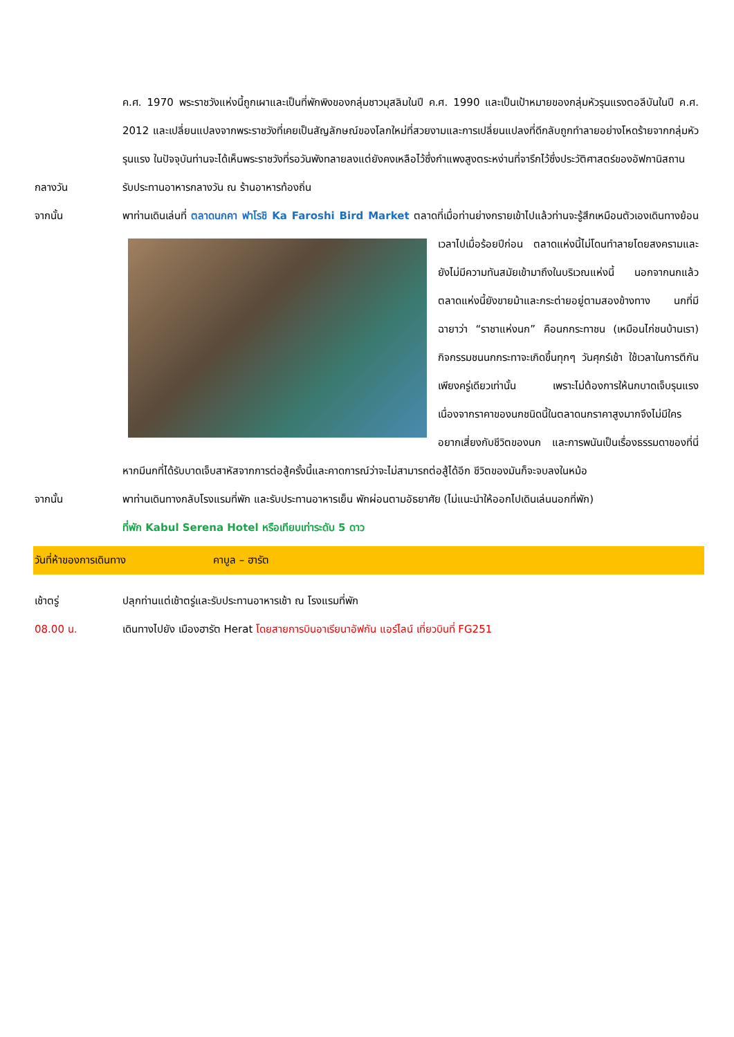ค.ศ. 1970 พระราชวังแห่งนี้ถูกเผาและเป็นที่พักพิงของกลุ่มชาวมุสลิมในปี ค.ศ. 1990 และเป็นเป้าหมายของกลุ่มหัวรุนแรงตอลีบันในปี ค.ศ. 2012 และเปลี่ยนแปลงจากพระราชวังที่เคยเป็นสัญลักษณ์ของโลกใหม่ที่สวยงามและการเปลี่ยนแปลงที่ดีกลับถูกทำลายอย่างโหดร้ายจากกลุ่มหัวรุนแรง ในปัจจุบันท่านจะได้เห็นพระราชวังที่รอวันพังทลายลงแต่ยังคงเหลือไว้ซึ่งกำแพงสูงตระหง่านที่จารึกไว้ซึ่งประวัติศาสตร์ของอัฟกานิสถาน
กลางวัน รับประทานอาหารกลางวัน ณ ร้านอาหารท้องถิ่น
จากนั้น พาท่านเดินเล่นที่ ตลาดนกคา ฟาโรชิ Ka Faroshi Bird Market ตลาดที่เมื่อท่านย่างกรายเข้าไปแล้วท่าน
จะรู้สึกเหมือนตัวเองเดินทางย้อนเวลาไปเมื่อร้อยปีก่อน ตลาดแห่งนี้ไม่โดนทำลายโดยสงครามและยังไม่มีความทันสมัยเข้ามาถึงในบริเวณแห่งนี้ นอกจากนกแล้ว ตลาดแห่งนี้ยังขายม้าและกระต่ายอยู่ตามสองข้างทาง นกที่มีฉายาว่า “ราชาแห่งนก” คือนกกระทาชน (เหมือนไก่ชนบ้านเรา) กิจกรรมชนนกกระทาจะเกิดขึ้นทุกๆ วันศุกร์เช้า ใช้เวลาในการตีกันเพียงครู่เดียวเท่านั้น เพราะไม่ต้องการให้นกบาดเจ็บรุนแรงเนื่องจากราคาของนกชนิดนี้ในตลาดนกราคาสูงมากจึงไม่มีใครอยากเสี่ยงกับชีวิตของนก และการพนันเป็นเรื่องธรรมดาของที่นี่หากมีนกที่ได้รับบาดเจ็บสาหัสจากการต่อสู้ครั้งนี้และคาดการณ์ว่าจะไม่สามารถต่อสู้ได้อีก ชีวิตของมันก็จะจบลงในหม้อ
จากนั้น พาท่านเดินทางกลับโรงแรมที่พัก และรับประทานอาหารเย็น พักผ่อนตามอัธยาศัย (ไม่แนะนำให้ออกไปเดินเล่นนอกที่พัก)
ที่พัก Kabul Serena Hotel หรือเทียบเท่าระดับ 5 ดาว
วันที่ห้าของการเดินทาง คาบูล – ฮารัต
เช้าตรู่ ปลุกท่านแต่เช้าตรู่และรับประทานอาหารเช้า ณ โรงแรมที่พัก
08.00 น. เดินทางไปยัง เมืองฮารัต Herat โดยสายการบินอาเรียนาอัฟกัน แอร์ไลน์ เที่ยวบินที่ FG251